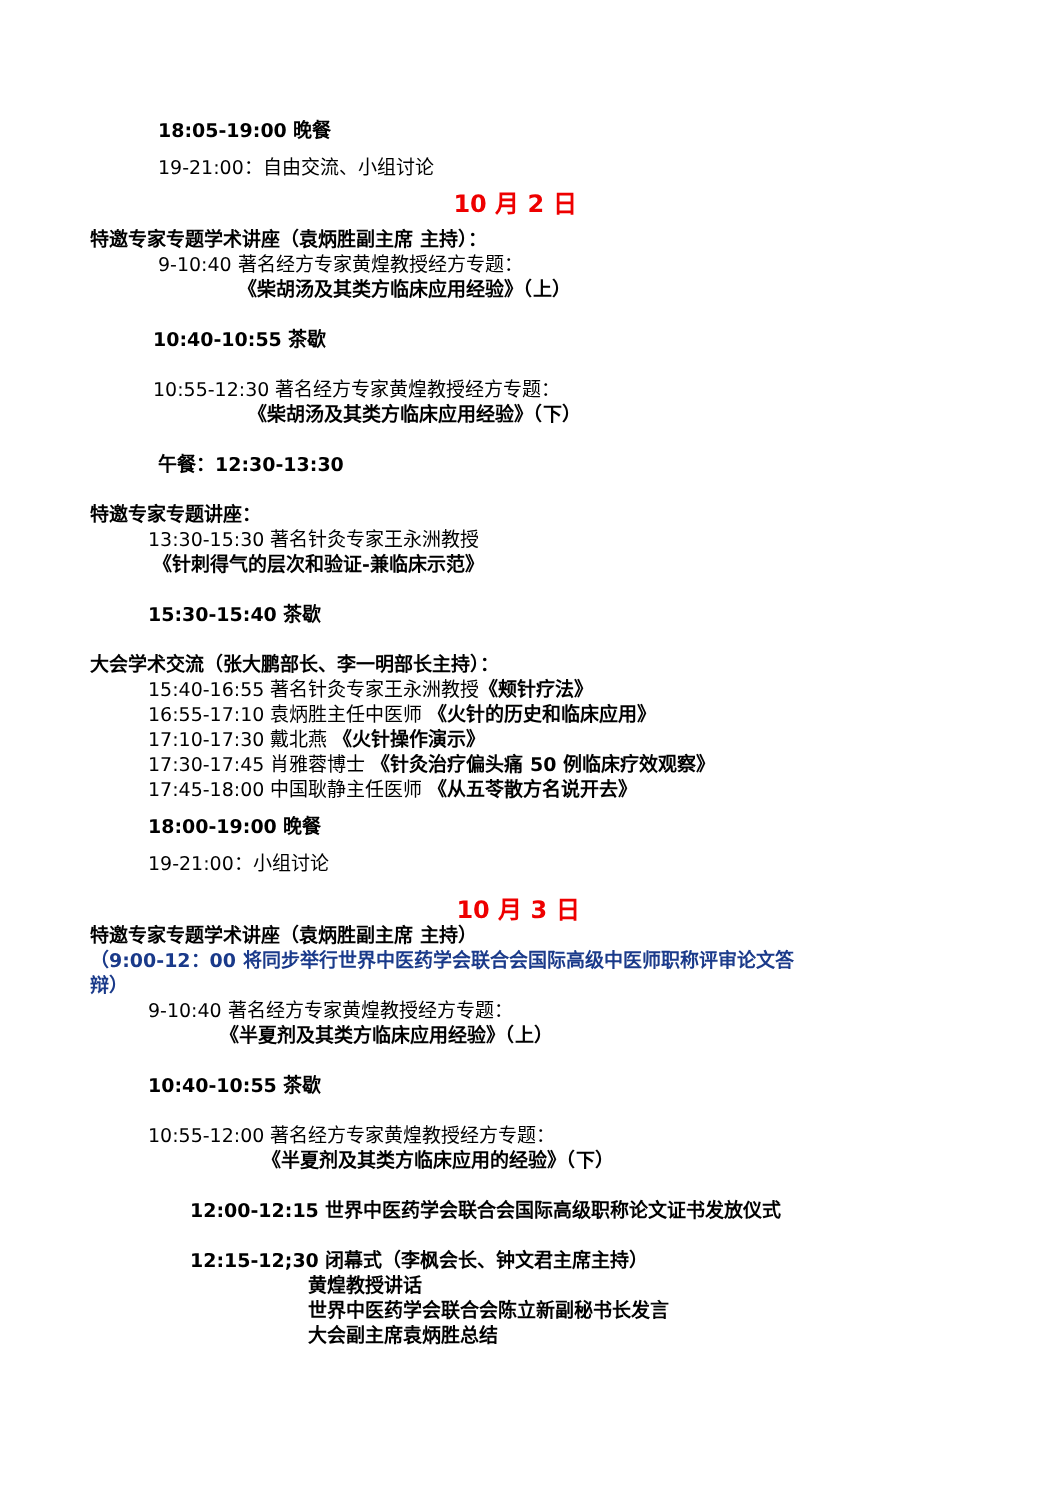18:05-19:00 晚餐
19-21:00：自由交流、小组讨论
10 月 2 日
特邀专家专题学术讲座（袁炳胜副主席 主持）：
9-10:40 著名经方专家黄煌教授经方专题：
《柴胡汤及其类方临床应用经验》（上）
10:40-10:55 茶歇
10:55-12:30 著名经方专家黄煌教授经方专题：
《柴胡汤及其类方临床应用经验》（下）
午餐：12:30-13:30
特邀专家专题讲座：
13:30-15:30 著名针灸专家王永洲教授
《针刺得气的层次和验证-兼临床示范》
15:30-15:40 茶歇
大会学术交流（张大鹏部长、李一明部长主持）：
15:40-16:55 著名针灸专家王永洲教授《颊针疗法》
16:55-17:10 袁炳胜主任中医师 《火针的历史和临床应用》
17:10-17:30 戴北燕 《火针操作演示》
17:30-17:45 肖雅蓉博士 《针灸治疗偏头痛 50 例临床疗效观察》
17:45-18:00 中国耿静主任医师 《从五苓散方名说开去》
18:00-19:00 晚餐
19-21:00：小组讨论
10 月 3 日
特邀专家专题学术讲座（袁炳胜副主席 主持）
（9:00-12：00 将同步举行世界中医药学会联合会国际高级中医师职称评审论文答
辩）
9-10:40 著名经方专家黄煌教授经方专题：
《半夏剂及其类方临床应用经验》（上）
10:40-10:55 茶歇
10:55-12:00 著名经方专家黄煌教授经方专题：
《半夏剂及其类方临床应用的经验》（下）
12:00-12:15 世界中医药学会联合会国际高级职称论文证书发放仪式
12:15-12;30 闭幕式（李枫会长、钟文君主席主持）
黄煌教授讲话
世界中医药学会联合会陈立新副秘书长发言
大会副主席袁炳胜总结